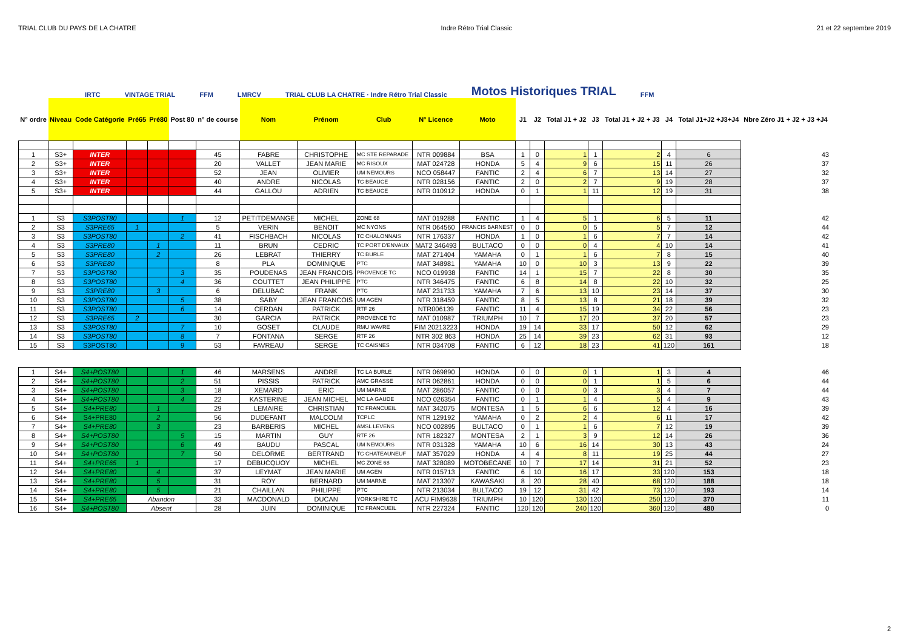TRIAL CLUB DU PAYS DE LA CHATRE Indre Rétro Trial Classic 21 et 22 septembre 2019
IRTC
VINTAGE TRIAL
FFM
LMRCV
TRIAL CLUB LA CHATRE · Indre Rétro Trial Classic
Motos Historiques TRIAL
FFM
| N° ordre | Niveau | Code Catégorie | Pré65 | Pré80 | Post 80 | n° de course | Nom | Prénom | Club | N° Licence | Moto | J1 | J2 | Total J1 + J2 | J3 | Total J1 + J2 + J3 | J4 | Total J1+J2 +J3+J4 | Nbre Zéro J1 + J2 + J3 +J4 |
| --- | --- | --- | --- | --- | --- | --- | --- | --- | --- | --- | --- | --- | --- | --- | --- | --- | --- | --- | --- |
| 1 | S3+ | INTER | | | | 45 | FABRE | CHRISTOPHE | MC STE REPARADE | NTR 009884 | BSA | 1 | 0 | 1 | 1 | 2 | 4 | 6 | 43 |
| 2 | S3+ | INTER | | | | 20 | VALLET | JEAN MARIE | MC RISOUX | MAT 024728 | HONDA | 5 | 4 | 9 | 6 | 15 | 11 | 26 | 37 |
| 3 | S3+ | INTER | | | | 52 | JEAN | OLIVIER | UM NEMOURS | NCO 058447 | FANTIC | 2 | 4 | 6 | 7 | 13 | 14 | 27 | 32 |
| 4 | S3+ | INTER | | | | 40 | ANDRE | NICOLAS | TC BEAUCE | NTR 028156 | FANTIC | 2 | 0 | 2 | 7 | 9 | 19 | 28 | 37 |
| 5 | S3+ | INTER | | | | 44 | GALLOU | ADRIEN | TC BEAUCE | NTR 010912 | HONDA | 0 | 1 | 1 | 11 | 12 | 19 | 31 | 38 |
| 1 | S3 | S3POST80 | | | 1 | 12 | PETITDEMANGE | MICHEL | ZONE 68 | MAT 019288 | FANTIC | 1 | 4 | 5 | 1 | 6 | 5 | 11 | 42 |
| 2 | S3 | S3PRE65 | 1 | | | 5 | VERIN | BENOIT | MC NYONS | NTR 064560 | FRANCIS BARNEST | 0 | 0 | 0 | 5 | 5 | 7 | 12 | 44 |
| 3 | S3 | S3POST80 | | | 2 | 41 | FISCHBACH | NICOLAS | TC CHALONNAIS | NTR 176337 | HONDA | 1 | 0 | 1 | 6 | 7 | 7 | 14 | 42 |
| 4 | S3 | S3PRE80 | | 1 | | 11 | BRUN | CEDRIC | TC PORT D'ENVAUX | MAT2 346493 | BULTACO | 0 | 0 | 0 | 4 | 4 | 10 | 14 | 41 |
| 5 | S3 | S3PRE80 | | 2 | | 26 | LEBRAT | THIERRY | TC BURLE | MAT 271404 | YAMAHA | 0 | 1 | 1 | 6 | 7 | 8 | 15 | 40 |
| 6 | S3 | S3PRE80 | | | | 8 | PLA | DOMINIQUE | PTC | MAT 348981 | YAMAHA | 10 | 0 | 10 | 3 | 13 | 9 | 22 | 39 |
| 7 | S3 | S3POST80 | | | 3 | 35 | POUDENAS | JEAN FRANCOIS | PROVENCE TC | NCO 019938 | FANTIC | 14 | 1 | 15 | 7 | 22 | 8 | 30 | 35 |
| 8 | S3 | S3POST80 | | | 4 | 36 | COUTTET | JEAN PHILIPPE | PTC | NTR 346475 | FANTIC | 6 | 8 | 14 | 8 | 22 | 10 | 32 | 25 |
| 9 | S3 | S3PRE80 | | 3 | | 6 | DELUBAC | FRANK | PTC | MAT 231733 | YAMAHA | 7 | 6 | 13 | 10 | 23 | 14 | 37 | 30 |
| 10 | S3 | S3POST80 | | | 5 | 38 | SABY | JEAN FRANCOIS | UM AGEN | NTR 318459 | FANTIC | 8 | 5 | 13 | 8 | 21 | 18 | 39 | 32 |
| 11 | S3 | S3POST80 | | | 6 | 14 | CERDAN | PATRICK | RTF 26 | NTR006139 | FANTIC | 11 | 4 | 15 | 19 | 34 | 22 | 56 | 23 |
| 12 | S3 | S3PRE65 | 2 | | | 30 | GARCIA | PATRICK | PROVENCE TC | MAT 010987 | TRIUMPH | 10 | 7 | 17 | 20 | 37 | 20 | 57 | 23 |
| 13 | S3 | S3POST80 | | | 7 | 10 | GOSET | CLAUDE | RMU WAVRE | FIM 20213223 | HONDA | 19 | 14 | 33 | 17 | 50 | 12 | 62 | 29 |
| 14 | S3 | S3POST80 | | | 8 | 7 | FONTANA | SERGE | RTF 26 | NTR 302 863 | HONDA | 25 | 14 | 39 | 23 | 62 | 31 | 93 | 12 |
| 15 | S3 | S3POST80 | | | 9 | 53 | FAVREAU | SERGE | TC CAISNES | NTR 034708 | FANTIC | 6 | 12 | 18 | 23 | 41 | 120 | 161 | 18 |
| 1 | S4+ | S4+POST80 | | | 1 | 46 | MARSENS | ANDRE | TC LA BURLE | NTR 069890 | HONDA | 0 | 0 | 0 | 1 | 1 | 3 | 4 | 46 |
| 2 | S4+ | S4+POST80 | | | 2 | 51 | PISSIS | PATRICK | AMC GRASSE | NTR 062861 | HONDA | 0 | 0 | 0 | 1 | 1 | 5 | 6 | 44 |
| 3 | S4+ | S4+POST80 | | | 3 | 18 | XEMARD | ERIC | UM MARNE | MAT 286057 | FANTIC | 0 | 0 | 0 | 3 | 3 | 4 | 7 | 44 |
| 4 | S4+ | S4+POST80 | | | 4 | 22 | KASTERINE | JEAN MICHEL | MC LA GAUDE | NCO 026354 | FANTIC | 0 | 1 | 1 | 4 | 5 | 4 | 9 | 43 |
| 5 | S4+ | S4+PRE80 | | 1 | | 29 | LEMAIRE | CHRISTIAN | TC FRANCUEIL | MAT 342075 | MONTESA | 1 | 5 | 6 | 6 | 12 | 4 | 16 | 39 |
| 6 | S4+ | S4+PRE80 | | 2 | | 56 | DUDEFANT | MALCOLM | TCPLC | NTR 129192 | YAMAHA | 0 | 2 | 2 | 4 | 6 | 11 | 17 | 42 |
| 7 | S4+ | S4+PRE80 | | 3 | | 23 | BARBERIS | MICHEL | AMSL LEVENS | NCO 002895 | BULTACO | 0 | 1 | 1 | 6 | 7 | 12 | 19 | 39 |
| 8 | S4+ | S4+POST80 | | | 5 | 15 | MARTIN | GUY | RTF 26 | NTR 182327 | MONTESA | 2 | 1 | 3 | 9 | 12 | 14 | 26 | 36 |
| 9 | S4+ | S4+POST80 | | | 6 | 49 | BAUDU | PASCAL | UM NEMOURS | NTR 031328 | YAMAHA | 10 | 6 | 16 | 14 | 30 | 13 | 43 | 24 |
| 10 | S4+ | S4+POST80 | | | 7 | 50 | DELORME | BERTRAND | TC CHATEAUNEUF | MAT 357029 | HONDA | 4 | 4 | 8 | 11 | 19 | 25 | 44 | 27 |
| 11 | S4+ | S4+PRE65 | 1 | | | 17 | DEBUCQUOY | MICHEL | MC ZONE 68 | MAT 328089 | MOTOBECANE | 10 | 7 | 17 | 14 | 31 | 21 | 52 | 23 |
| 12 | S4+ | S4+PRE80 | | 4 | | 37 | LEYMAT | JEAN MARIE | UM AGEN | NTR 015713 | FANTIC | 6 | 10 | 16 | 17 | 33 | 120 | 153 | 18 |
| 13 | S4+ | S4+PRE80 | | 5 | | 31 | ROY | BERNARD | UM MARNE | MAT 213307 | KAWASAKI | 8 | 20 | 28 | 40 | 68 | 120 | 188 | 18 |
| 14 | S4+ | S4+PRE80 | | 5 | | 21 | CHAILLAN | PHILIPPE | PTC | NTR 213034 | BULTACO | 19 | 12 | 31 | 42 | 73 | 120 | 193 | 14 |
| 15 | S4+ | S4+PRE65 | Abandon | | | 33 | MACDONALD | DUCAN | YORKSHIRE TC | ACU FIM9638 | TRIUMPH | 10 | 120 | 130 | 120 | 250 | 120 | 370 | 11 |
| 16 | S4+ | S4+POST80 | Absent | | | 28 | JUIN | DOMINIQUE | TC FRANCUEIL | NTR 227324 | FANTIC | 120 | 120 | 240 | 120 | 360 | 120 | 480 | 0 |
2